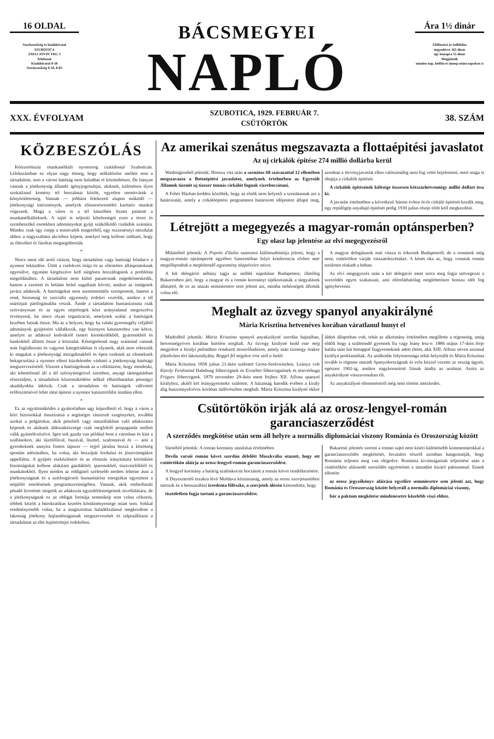16 OLDAL
Szerkesztőség és kiadóhivatal
SZUBOTICA
ZMAJ JOVIN TRG 3
Telefonok
Kiadóhivatal 8-58
Szerkesztőség 8-10, 8-83
BÁCSMEGYEI
NAPLÓ
Ára 1½ dinár
Előfizetési ár belföldön
negyedévre 165 dinár
egy hónapra 55 dinár
Megjelenik
minden nap, hétfőn és ünnep utáni napokon is
XXX. ÉVFOLYAM SZUBOTICA, 1929. FEBRUÁR 7.
CSÜTÖRTÖK 38. SZÁM
KÖZBESZÓLÁS
Kétezerötszáz munkanélküli nyomorog családostul Szuboticán. Lélekszámban ez olyan nagy tömeg, hogy nélkülözése mellett sem a társadalom, sem a városi hatóság nem haladhat el közömbösen. De hányan vannak a jótékonyság állandó igényjogosultjai, akiknek, különösen ilyen szokatlanul kemény tél borzalmai között, egyetlen mentsvárúk a könyörületesség. Vannak — jobbára felekezeti alapon működő — jótékonysági intézmények, amelyek elismerésreméltó karitativ munkát végeznek. Maga a város is a tél küszöbén lisztet juttatott a munkanélkülieknek. A sajtó is teljesíti kötelességét ezen a téren és szembeszökő esetekben adományokat gyüjt szükölködő családok számára. Mindez csak egy csepp a tennivalók tengeréből, egy rezzenésnyi mozdulat ahhoz a nagyszabású akcióhoz képest, amelyet meg kellene indítani, hogy az éhezőket és fázókat megsegithessük.
*
Nincs most idő arról vitázni, hogy társadalmi vagy hatósági feladat-e a nyomor leküzdése. Ütött a cselekvés órája és az ellentétes álláspontoknak egyesülve, egymást kiegészítve kell sürgősen hozzáfogniok a probléma megoldásához. A társadalom nem külső parancsnak engedelmeskedik, hanem a szeretet és belátás belső sugallatát követi, amikor az inségesek javára adakozik. A hatóságokat nem szentimentális szempontok, hanem a rend, biztonság és szociális egyensuly érdekei vezérlik, amikor a tél mártirjait pártfogásukba veszik. Ámde a társadalom humanizmusa csak szórványosan és az egyes néprétegek közt aránytalanul megoszolva érvényesül, ha nincs olyan organizáció, amelynek szálai a hatóságok kezében futnak össze. Ma az a helyzet, hogy ha valaki gyorssegély céljából adományok gyüjtésére vállalkozik, egy bizonyos kataszterhez van kötve, amelyet az adakozó kedvükről ismert kereskedőkből, gyárosokból és bankokból állított össze a köztudat. Kétségtelenül nagy számmal vannak más foglalkozási és vagyoni kategóriákban is olyanok, akik nem rekesztik ki magukat a jótékonysági mozgalmakból és épen ezeknek az elemeknek bekapcsolása a nyomor elleni küzdelembe várható a jótékonyság hatósági megszervezésétől. Viszont a hatóságoknak az a célkitüzése, hogy mindenki, aki tehetetlenül áll a tél szörnyüségeivel szemben, anyagi támogatásban részesüljön, a társadalom közreműködése nélkül elháríthatatlan pénzügyi akadályokba ütközik. Csak a társadalom és hatóságok vállvetett erőfeszítésével lehet rátat épiteni a nyomor katasztrófális áradása ellen.
*
Ez az együttműködés a gyakorlatban ugy képzelhető el, hogy a város a köri biztosokkal összeiratná a segítségre rászorult szegényeket, továbbá azokat a polgárokat, akik pénzbeli vagy naturáliákban való adakozásra képesek és akiknek áldozatkészsége csak megfelelő propaganda mellett válik gyümölcsözővé. Igen sok gazda van például bent a városban és kint a szállásokon, aki tüzelőfával, buzával, liszttel, szalonnával és — ami a gyerekeknek annyira fontos tápszer — tejjel járulna hozzá a közösség spontán adózásához, ha volna, aki hozzájuk fordulna és jószivüségükre appellálna. A gyüjtés eszközlésére és az elosztás irányítására körönként bizottságokat kellene alakítani gazdákból, iparosokból, tisztviselőkből és munkásokból. Ilyen módon az eddiginél szélesebb medret lehetne ásni a jótékonyságnak és a szétforgácsolt humanitárius energiákat egyesiteni a népjólét emelésének programszerüségében. Vannak, akik emberbaráti pótadó kivetését sürgetik az adakozás egyenlőtlenségeinek nivellálására, de a jótékonyságnak ez az obligát formája semmikép sem volna célszerü, többek között a bürokratikus kezelés körülményessége miatt sem. Sokkal eredményesebb volna, ha a magisztrátus haladéktalanul megkezdené a lakosság jótékony hajlandóságainak megszervezését és talpraállitaná a társadalmat az élet hajótöröttjei érdekében.
Az amerikai szenátus megszavazta a flottaépitési javaslatot
Az uj cirkálók épitése 274 millió dollárba kerül
Washingtonból jelentik: Hosszu vita után a szenátus 68 szavazattal 12 ellenében megszavazta a flottaépitési javaslatot, amelynek értelmében az Egyesült Államok tizenöt uj tizezer tonnás cirkálót fognak vizrebocsátani.
A Fehér Házban kedden közölték, hogy az elnök nem helyesli a szenátusnak azt a határozatát, amely a cirkálóépitési programmra határozott időpontot állapit meg, azonban a törvényjavaslat ellen valószinüleg nem fog vétót bejelenteni, mert maga is óhajtja a cirkálók épitését.
A cirkálók épitésének költsége összesen kétszázhetvennégy millió dollárt tesz ki.
A javaslat értelmében a következő három évben öt-öt cirkáló épitését kezdik meg, egy repülőgép anyahajó épitését pedig 1930 julius elseje előtt kell megkezdeni.
Létrejött a megegyezés a magyar-román optánsperben?
Egy olasz lap jelentése az elvi megegyezésről
Milánóból jelentik: A Popolo d'Italia sanremoi különtudósitója jelenti, hogy a magyar-román optánsperek ügyében Sanremóban folyó konferencia elvben már megállapodtak a megkötendő egyezmény alapelveire nézve.
A két delegáció néhány tagja az utóbbi napokban Budapesten, illetőleg Bukarestben járt, hogy a magyar és a román kormányt tájékoztassák a tárgyalások állásáról, de ez az utazás semmiesetre sem jelenti azt, mintha nehézségek állottak volna elő.
A magyar delegátusok már vissza is érkeztek Budapestről, de a románok még nem, csütörtökre várják visszaérkezésüket. A késés oka az, hogy vonatuk román területen elakadt a hóban.
Az elvi megegyezés után a két delegáció most sorra meg fogja szövegezni a szerződés egyes szakaszait, ami előreláthatólag meglehetősen hosszu időt fog igénybevenni.
Meghalt az özvegy spanyol anyakirályné
Mária Krisztina hetvenéves korában váratlanul hunyt el
Madridból jelentik: Mária Krisztina spanyol anyakirályné szerdán hajnalban, hetvennégyéves korában hirtelen meghalt. Az özvegy királyné kedd este még megjelent a királyi palotában rendezett mozielőadáson, amely után tizenegy órakor jókedvüen tért lakosztályába. Reggel fél négykor érte utól a halál.
Mária Krisztina 1858 julius 21-ikén született Gross-Seelowitzben. Leánya volt Károly Ferdinánd Habsburg főhercegnek és Erzsébet főhercegnőnek és testvérhuga Frigyes főhercegnek. 1879 november 29-ikén ment férjhez XII. Alfonz spanyol királyhoz, akitől két leánygyermeke született. A házasság hatodik évében a király alig huszonnyolcéves korában tüdővészben meghalt. Mária Krisztina királyné ekkor áldott állapotban volt, tehát az alkotmány értelmében megillette a régensség, amig eldőlt hogy a születendő gyermek fiu vagy leány lesz-e. 1886 május 17-ikén férje halála után hat hónappal fiugyermeknek adott életet, akit XIII. Alfonz néven azonnal királlyá proklamáltak. Az uralkodás folytonossága tehát helyreállt és Mária Krisztina tovább is régense maradt Spanyolországnak és erős kézzel vezette az ország ügyeit, egészen 1902-ig, amikor nagykorusitott fiának átadta az uralmat. Azóta az anyakirályné visszavonultan élt.
Az anyakirályné eltemetéséről még nem történt intézkedés.
Csütörtökön irják alá az orosz-lengyel-román garanciaszerződést
A szerződés megkötése után sem áll helyre a normális diplomáciai viszony Románia és Oroszország között
Varsóból jelentik: A román kormány utasitásai értelmében
Devila varsói román követ szerdán délelőtt Moszkvába utazott, hogy ott csütörtökön aláirja az orosz-lengyel-román garanciaszerződést.
A lengyel kormány a határig szalónkocsit bocsátott a román követ rendelkezésére.
A Dnyesztertől északra lévő Moldava köztársaság, amely az orosz szovjetunióhoz tartozik és a besszarábiai irredenta főfészke, a szovjetek ülésén kimondotta, hogy
tiszteletben fogja tartani a garanciaszerződést.
Bukaresti jelentés szerint a román sajtó nem kiséri különösebb kommentárokkal a garanciaszerződés megkötését, hivatalos részről azonban hangoztatják, hogy Románia teljesen meg van elégedve. Románia kivánságainak teljesitése után a csütörtökön aláirandó szerződés egyértelmü a támadást kizáró paktummal. Ennek ellenére
az orosz jegyzőkönyv aláirása egyelőre semmiesetre sem jelenti azt, hogy Románia és Oroszország között helyreáll a normális diplomáciai viszony,
bár a paktum megkötése mindenesetre közelebb viszi ehhez.